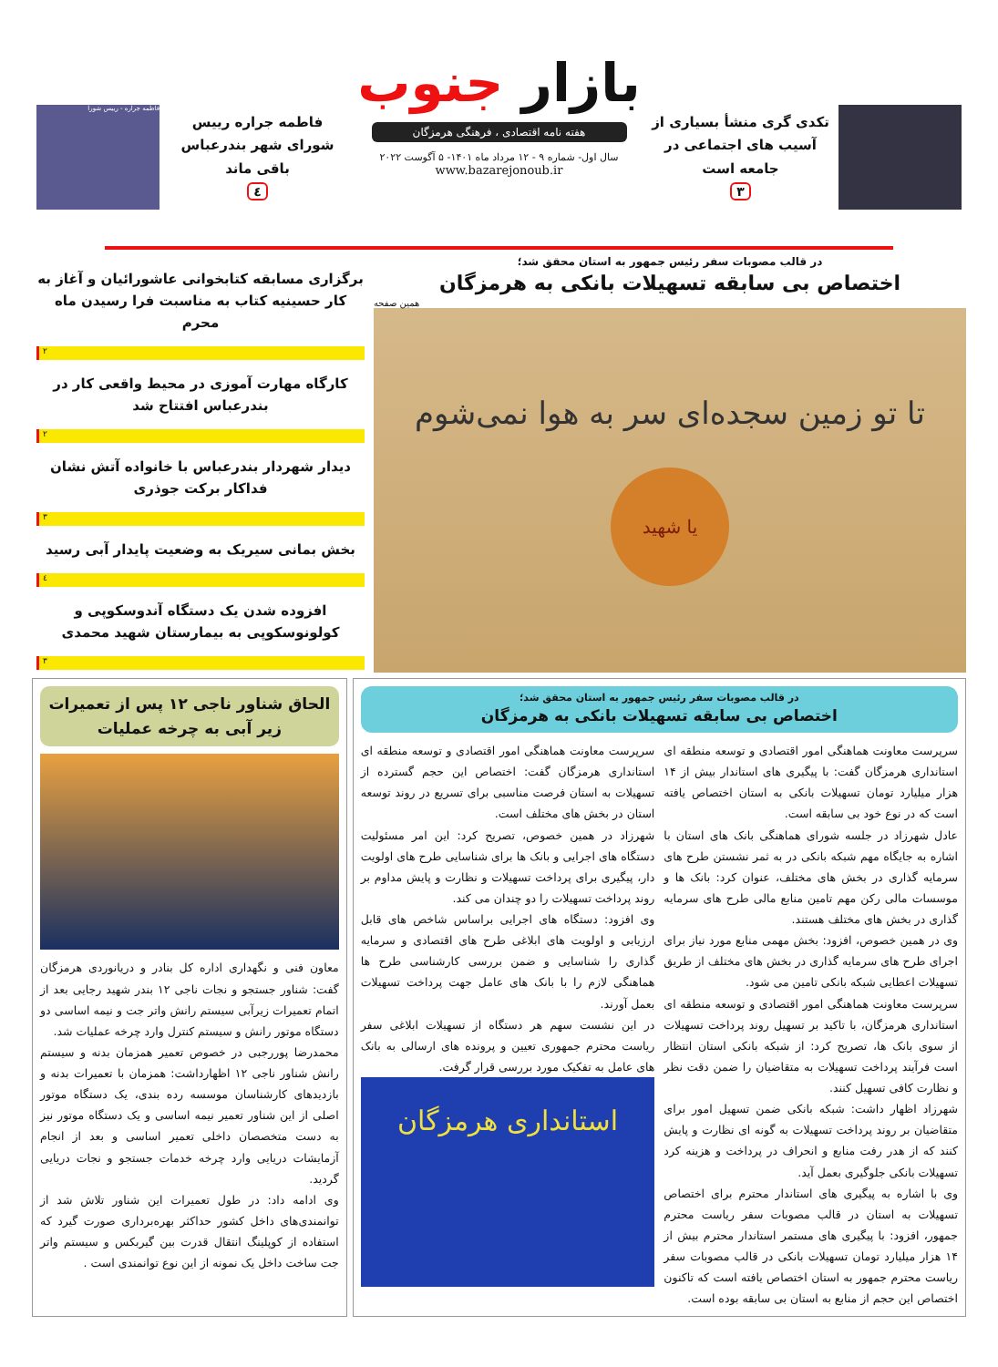تکدی گری منشأ بسیاری از آسیب های اجتماعی در جامعه است
۳
بازار جنوب
هفته نامه اقتصادی ، فرهنگی هرمزگان
سال اول- شماره ۹ - ۱۲ مرداد ماه ۱۴۰۱- ۵ آگوست ۲۰۲۲
www.bazarejonoub.ir
فاطمه جراره رییس شورای شهر بندرعباس باقی ماند
٤
فاطمه جراره - رییس شورا
در قالب مصوبات سفر رئیس جمهور به استان محقق شد؛
اختصاص بی سابقه تسهیلات بانکی به هرمزگان
همین صفحه
تا تو زمین سجده‌ای سر به هوا نمی‌شوم
یا شهید
برگزاری مسابقه کتابخوانی عاشورائیان و آغاز به کار حسینیه کتاب به مناسبت فرا رسیدن ماه محرم
۲
کارگاه مهارت آموزی در محیط واقعی کار در بندرعباس افتتاح شد
۲
دیدار شهردار بندرعباس با خانواده آتش نشان فداکار برکت جوذری
۳
بخش بمانی سیریک به وضعیت پایدار آبی رسید
٤
افزوده شدن یک دستگاه آندوسکوپی و کولونوسکوپی به بیمارستان شهید محمدی
۳
در قالب مصوبات سفر رئیس جمهور به استان محقق شد؛
اختصاص بی سابقه تسهیلات بانکی به هرمزگان
سرپرست معاونت هماهنگی امور اقتصادی و توسعه منطقه ای استانداری هرمزگان گفت: با پیگیری های استاندار بیش از ۱۴ هزار میلیارد تومان تسهیلات بانکی به استان اختصاص یافته است که در نوع خود بی سابقه است.
عادل شهرزاد در جلسه شورای هماهنگی بانک های استان با اشاره به جایگاه مهم شبکه بانکی در به ثمر نشستن طرح های سرمایه گذاری در بخش های مختلف، عنوان کرد: بانک ها و موسسات مالی رکن مهم تامین منابع مالی طرح های سرمایه گذاری در بخش های مختلف هستند.
وی در همین خصوص، افزود: بخش مهمی منابع مورد نیاز برای اجرای طرح های سرمایه گذاری در بخش های مختلف از طریق تسهیلات اعطایی شبکه بانکی تامین می شود.
سرپرست معاونت هماهنگی امور اقتصادی و توسعه منطقه ای استانداری هرمزگان، با تاکید بر تسهیل روند پرداخت تسهیلات از سوی بانک ها، تصریح کرد: از شبکه بانکی استان انتظار است فرآیند پرداخت تسهیلات به متقاضیان را ضمن دقت نظر و نظارت کافی تسهیل کنند.
شهرزاد اظهار داشت: شبکه بانکی ضمن تسهیل امور برای متقاضیان بر روند پرداخت تسهیلات به گونه ای نظارت و پایش کنند که از هدر رفت منابع و انحراف در پرداخت و هزینه کرد تسهیلات بانکی جلوگیری بعمل آید.
وی با اشاره به پیگیری های استاندار محترم برای اختصاص تسهیلات به استان در قالب مصوبات سفر ریاست محترم جمهور، افزود: با پیگیری های مستمر استاندار محترم بیش از ۱۴ هزار میلیارد تومان تسهیلات بانکی در قالب مصوبات سفر ریاست محترم جمهور به استان اختصاص یافته است که تاکنون اختصاص این حجم از منابع به استان بی سابقه بوده است.
سرپرست معاونت هماهنگی امور اقتصادی و توسعه منطقه ای استانداری هرمزگان گفت: اختصاص این حجم گسترده از تسهیلات به استان فرصت مناسبی برای تسریع در روند توسعه استان در بخش های مختلف است.
شهرزاد در همین خصوص، تصریح کرد: این امر مسئولیت دستگاه های اجرایی و بانک ها برای شناسایی طرح های اولویت دار، پیگیری برای پرداخت تسهیلات و نظارت و پایش مداوم بر روند پرداخت تسهیلات را دو چندان می کند.
وی افزود: دستگاه های اجرایی براساس شاخص های قابل ارزیابی و اولویت های ابلاغی طرح های اقتصادی و سرمایه گذاری را شناسایی و ضمن بررسی کارشناسی طرح ها هماهنگی لازم را با بانک های عامل جهت پرداخت تسهیلات بعمل آورند.
در این نشست سهم هر دستگاه از تسهیلات ابلاغی سفر ریاست محترم جمهوری تعیین و پرونده های ارسالی به بانک های عامل به تفکیک مورد بررسی قرار گرفت.
استانداری هرمزگان
الحاق شناور ناجی ۱۲ پس از تعمیرات زیر آبی به چرخه عملیات
معاون فنی و نگهداری اداره کل بنادر و دریانوردی هرمزگان گفت: شناور جستجو و نجات ناجی ۱۲ بندر شهید رجایی بعد از اتمام تعمیرات زیرآبی سیستم رانش واتر جت و نیمه اساسی دو دستگاه موتور رانش و سیستم کنترل وارد چرخه عملیات شد.
محمدرضا پوررجبی در خصوص تعمیر همزمان بدنه و سیستم رانش شناور ناجی ۱۲ اظهارداشت: همزمان با تعمیرات بدنه و بازدیدهای کارشناسان موسسه رده بندی، یک دستگاه موتور اصلی از این شناور تعمیر نیمه اساسی و یک دستگاه موتور نیز به دست متخصصان داخلی تعمیر اساسی و بعد از انجام آزمایشات دریایی وارد چرخه خدمات جستجو و نجات دریایی گردید.
وی ادامه داد: در طول تعمیرات این شناور تلاش شد از توانمندی‌های داخل کشور حداکثر بهره‌برداری صورت گیرد که استفاده از کوپلینگ انتقال قدرت بین گیربکس و سیستم واتر جت ساخت داخل یک نمونه از این نوع توانمندی است .